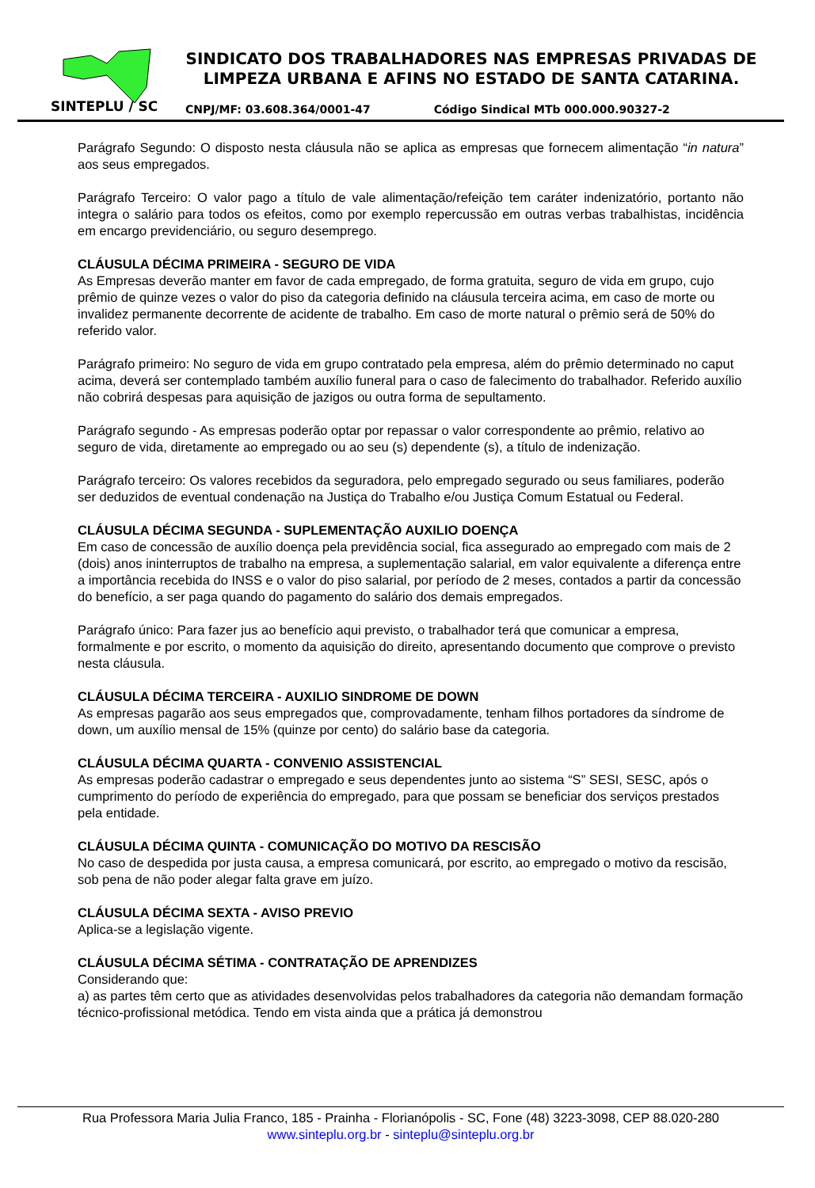SINDICATO DOS TRABALHADORES NAS EMPRESAS PRIVADAS DE LIMPEZA URBANA E AFINS NO ESTADO DE SANTA CATARINA.
SINTEPLU / SC
CNPJ/MF: 03.608.364/0001-47 Código Sindical MTb 000.000.90327-2
Parágrafo Segundo: O disposto nesta cláusula não se aplica as empresas que fornecem alimentação “in natura” aos seus empregados.
Parágrafo Terceiro: O valor pago a título de vale alimentação/refeição tem caráter indenizatório, portanto não integra o salário para todos os efeitos, como por exemplo repercussão em outras verbas trabalhistas, incidência em encargo previdenciário, ou seguro desemprego.
CLÁUSULA DÉCIMA PRIMEIRA - SEGURO DE VIDA
As Empresas deverão manter em favor de cada empregado, de forma gratuita, seguro de vida em grupo, cujo prêmio de quinze vezes o valor do piso da categoria definido na cláusula terceira acima, em caso de morte ou invalidez permanente decorrente de acidente de trabalho. Em caso de morte natural o prêmio será de 50% do referido valor.
Parágrafo primeiro: No seguro de vida em grupo contratado pela empresa, além do prêmio determinado no caput acima, deverá ser contemplado também auxílio funeral para o caso de falecimento do trabalhador. Referido auxílio não cobrirá despesas para aquisição de jazigos ou outra forma de sepultamento.
Parágrafo segundo - As empresas poderão optar por repassar o valor correspondente ao prêmio, relativo ao seguro de vida, diretamente ao empregado ou ao seu (s) dependente (s), a título de indenização.
Parágrafo terceiro: Os valores recebidos da seguradora, pelo empregado segurado ou seus familiares, poderão ser deduzidos de eventual condenação na Justiça do Trabalho e/ou Justiça Comum Estatual ou Federal.
CLÁUSULA DÉCIMA SEGUNDA - SUPLEMENTAÇÃO AUXILIO DOENÇA
Em caso de concessão de auxílio doença pela previdência social, fica assegurado ao empregado com mais de 2 (dois) anos ininterruptos de trabalho na empresa, a suplementação salarial, em valor equivalente a diferença entre a importância recebida do INSS e o valor do piso salarial, por período de 2 meses, contados a partir da concessão do benefício, a ser paga quando do pagamento do salário dos demais empregados.
Parágrafo único: Para fazer jus ao benefício aqui previsto, o trabalhador terá que comunicar a empresa, formalmente e por escrito, o momento da aquisição do direito, apresentando documento que comprove o previsto nesta cláusula.
CLÁUSULA DÉCIMA TERCEIRA - AUXILIO SINDROME DE DOWN
As empresas pagarão aos seus empregados que, comprovadamente, tenham filhos portadores da síndrome de down, um auxílio mensal de 15% (quinze por cento) do salário base da categoria.
CLÁUSULA DÉCIMA QUARTA - CONVENIO ASSISTENCIAL
As empresas poderão cadastrar o empregado e seus dependentes junto ao sistema “S” SESI, SESC, após o cumprimento do período de experiência do empregado, para que possam se beneficiar dos serviços prestados pela entidade.
CLÁUSULA DÉCIMA QUINTA - COMUNICAÇÃO DO MOTIVO DA RESCISÃO
No caso de despedida por justa causa, a empresa comunicará, por escrito, ao empregado o motivo da rescisão, sob pena de não poder alegar falta grave em juízo.
CLÁUSULA DÉCIMA SEXTA - AVISO PREVIO
Aplica-se a legislação vigente.
CLÁUSULA DÉCIMA SÉTIMA - CONTRATAÇÃO DE APRENDIZES
Considerando que:
a) as partes têm certo que as atividades desenvolvidas pelos trabalhadores da categoria não demandam formação técnico-profissional metódica. Tendo em vista ainda que a prática já demonstrou
Rua Professora Maria Julia Franco, 185 - Prainha - Florianópolis - SC, Fone (48) 3223-3098, CEP 88.020-280
www.sinteplu.org.br - sinteplu@sinteplu.org.br